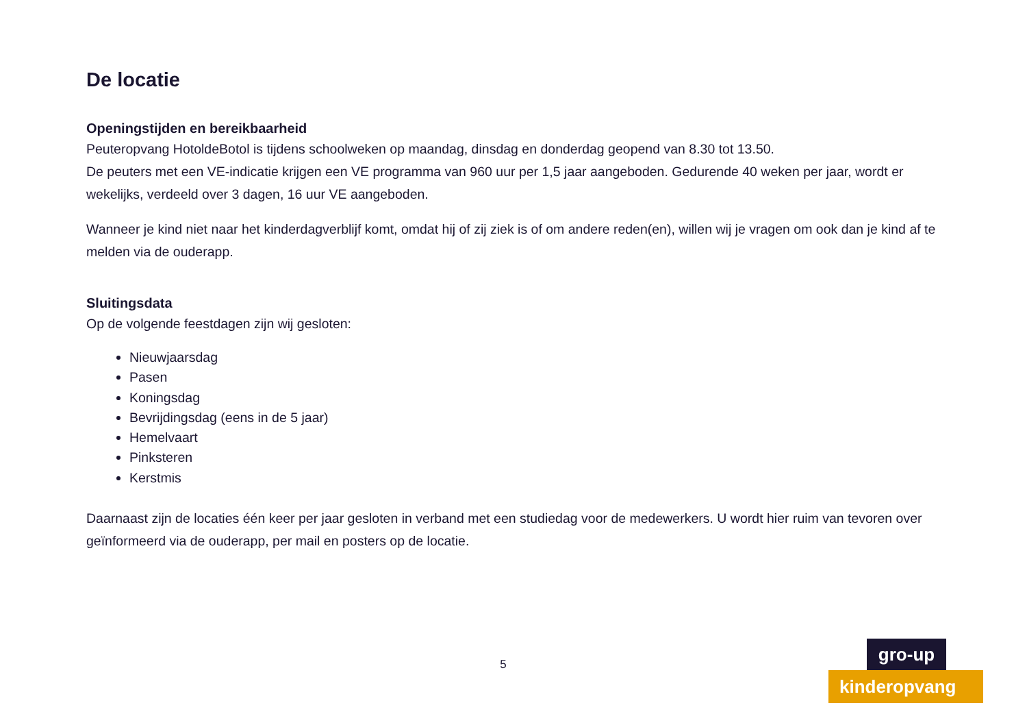De locatie
Openingstijden en bereikbaarheid
Peuteropvang HotoldeBotol is tijdens schoolweken op maandag, dinsdag en donderdag geopend van 8.30 tot 13.50.
De peuters met een VE-indicatie krijgen een VE programma van 960 uur per 1,5 jaar aangeboden. Gedurende 40 weken per jaar, wordt er wekelijks, verdeeld over 3 dagen, 16 uur VE aangeboden.
Wanneer je kind niet naar het kinderdagverblijf komt, omdat hij of zij ziek is of om andere reden(en), willen wij je vragen om ook dan je kind af te melden via de ouderapp.
Sluitingsdata
Op de volgende feestdagen zijn wij gesloten:
Nieuwjaarsdag
Pasen
Koningsdag
Bevrijdingsdag (eens in de 5 jaar)
Hemelvaart
Pinksteren
Kerstmis
Daarnaast zijn de locaties één keer per jaar gesloten in verband met een studiedag voor de medewerkers. U wordt hier ruim van tevoren over geïnformeerd via de ouderapp, per mail en posters op de locatie.
5
gro-up
kinderopvang